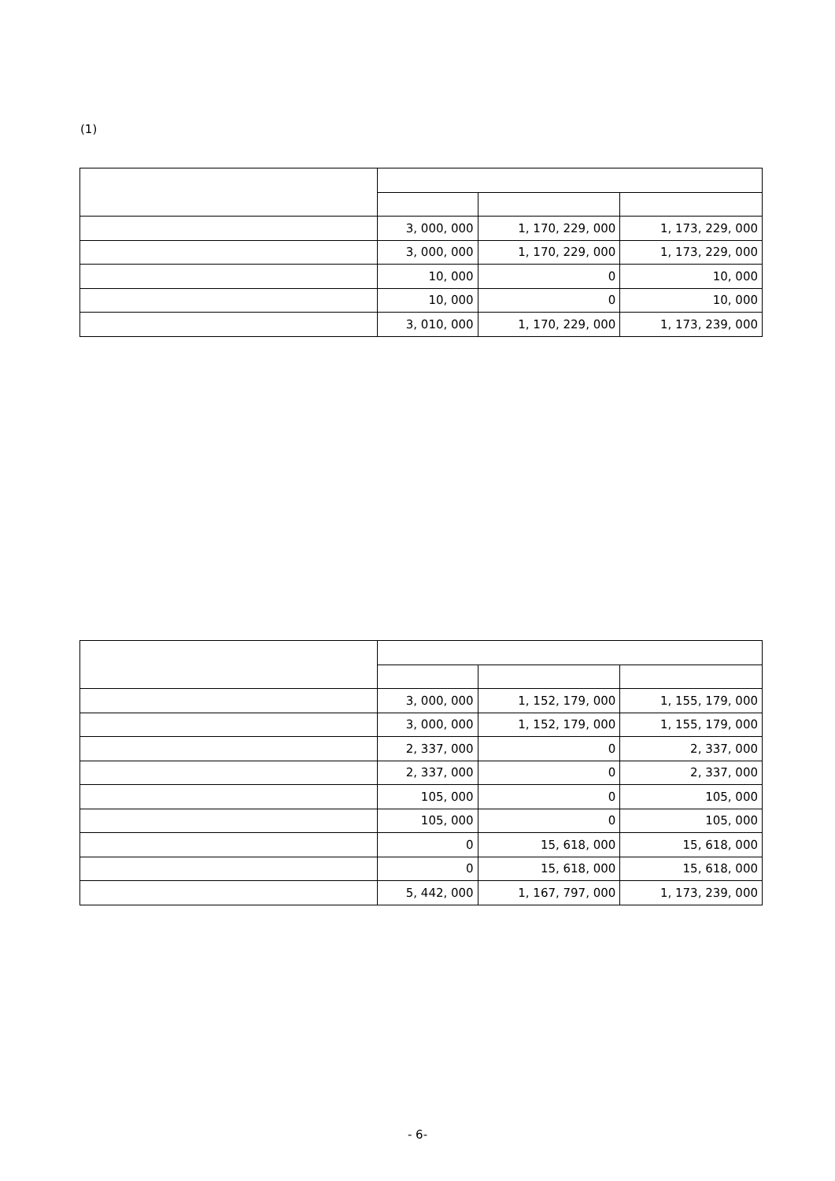(1)
| | 3, 000, 000 | 1, 170, 229, 000 | 1, 173, 229, 000 |
| | 3, 000, 000 | 1, 170, 229, 000 | 1, 173, 229, 000 |
| | 10, 000 | 0 | 10, 000 |
| | 10, 000 | 0 | 10, 000 |
| | 3, 010, 000 | 1, 170, 229, 000 | 1, 173, 239, 000 |
| | 3, 000, 000 | 1, 152, 179, 000 | 1, 155, 179, 000 |
| | 3, 000, 000 | 1, 152, 179, 000 | 1, 155, 179, 000 |
| | 2, 337, 000 | 0 | 2, 337, 000 |
| | 2, 337, 000 | 0 | 2, 337, 000 |
| | 105, 000 | 0 | 105, 000 |
| | 105, 000 | 0 | 105, 000 |
| | 0 | 15, 618, 000 | 15, 618, 000 |
| | 0 | 15, 618, 000 | 15, 618, 000 |
| | 5, 442, 000 | 1, 167, 797, 000 | 1, 173, 239, 000 |
- 6-